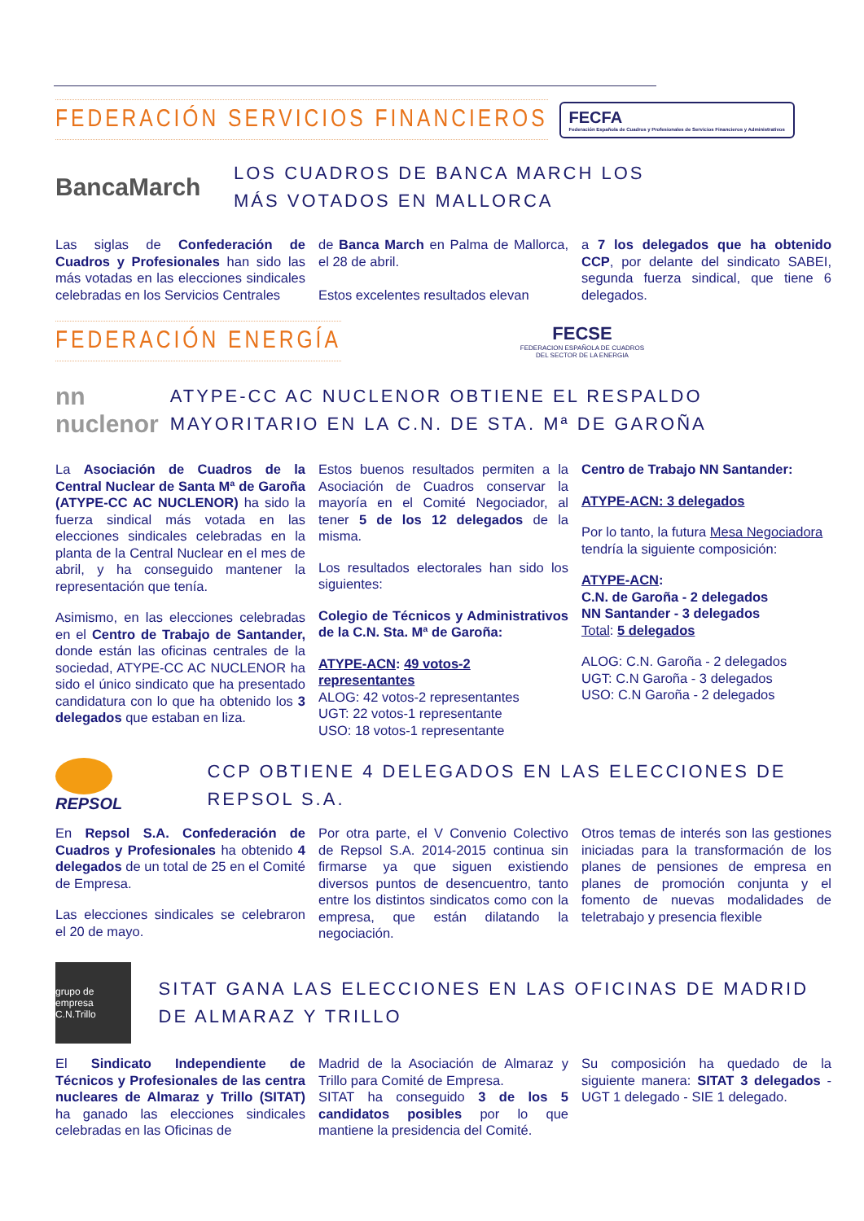FEDERACIÓN SERVICIOS FINANCIEROS
FECFA
Federación Española de Cuadros y Profesionales de Servicios Financieros y Administrativos
BancaMarch
LOS CUADROS DE BANCA MARCH LOS MÁS VOTADOS EN MALLORCA
Las siglas de Confederación de Cuadros y Profesionales han sido las más votadas en las elecciones sindicales celebradas en los Servicios Centrales
de Banca March en Palma de Mallorca, el 28 de abril.
Estos excelentes resultados elevan
a 7 los delegados que ha obtenido CCP, por delante del sindicato SABEI, segunda fuerza sindical, que tiene 6 delegados.
FEDERACIÓN ENERGÍA
FECSE
FEDERACION ESPAÑOLA DE CUADROS
DEL SECTOR DE LA ENERGIA
nn nuclenor
ATYPE-CC AC NUCLENOR OBTIENE EL RESPALDO MAYORITARIO EN LA C.N. DE STA. Mª DE GAROÑA
La Asociación de Cuadros de la Central Nuclear de Santa Mª de Garoña (ATYPE-CC AC NUCLENOR) ha sido la fuerza sindical más votada en las elecciones sindicales celebradas en la planta de la Central Nuclear en el mes de abril, y ha conseguido mantener la representación que tenía.
Asimismo, en las elecciones celebradas en el Centro de Trabajo de Santander, donde están las oficinas centrales de la sociedad, ATYPE-CC AC NUCLENOR ha sido el único sindicato que ha presentado candidatura con lo que ha obtenido los 3 delegados que estaban en liza.
Estos buenos resultados permiten a la Asociación de Cuadros conservar la mayoría en el Comité Negociador, al tener 5 de los 12 delegados de la misma.
Los resultados electorales han sido los siguientes:
Colegio de Técnicos y Administrativos de la C.N. Sta. Mª de Garoña:
ATYPE-ACN: 49 votos-2 representantes
ALOG: 42 votos-2 representantes
UGT: 22 votos-1 representante
USO: 18 votos-1 representante
Centro de Trabajo NN Santander:
ATYPE-ACN: 3 delegados
Por lo tanto, la futura Mesa Negociadora tendría la siguiente composición:
ATYPE-ACN:
C.N. de Garoña - 2 delegados
NN Santander - 3 delegados
Total: 5 delegados
ALOG: C.N. Garoña - 2 delegados
UGT: C.N Garoña - 3 delegados
USO: C.N Garoña - 2 delegados
REPSOL
CCP OBTIENE 4 DELEGADOS EN LAS ELECCIONES DE REPSOL S.A.
En Repsol S.A. Confederación de Cuadros y Profesionales ha obtenido 4 delegados de un total de 25 en el Comité de Empresa.
Las elecciones sindicales se celebraron el 20 de mayo.
Por otra parte, el V Convenio Colectivo de Repsol S.A. 2014-2015 continua sin firmarse ya que siguen existiendo diversos puntos de desencuentro, tanto entre los distintos sindicatos como con la empresa, que están dilatando la negociación.
Otros temas de interés son las gestiones iniciadas para la transformación de los planes de pensiones de empresa en planes de promoción conjunta y el fomento de nuevas modalidades de teletrabajo y presencia flexible
grupo de empresa C.N.Trillo
SITAT GANA LAS ELECCIONES EN LAS OFICINAS DE MADRID DE ALMARAZ Y TRILLO
El Sindicato Independiente de Técnicos y Profesionales de las centra nucleares de Almaraz y Trillo (SITAT) ha ganado las elecciones sindicales celebradas en las Oficinas de
Madrid de la Asociación de Almaraz y Trillo para Comité de Empresa.
SITAT ha conseguido 3 de los 5 candidatos posibles por lo que mantiene la presidencia del Comité.
Su composición ha quedado de la siguiente manera: SITAT 3 delegados - UGT 1 delegado - SIE 1 delegado.